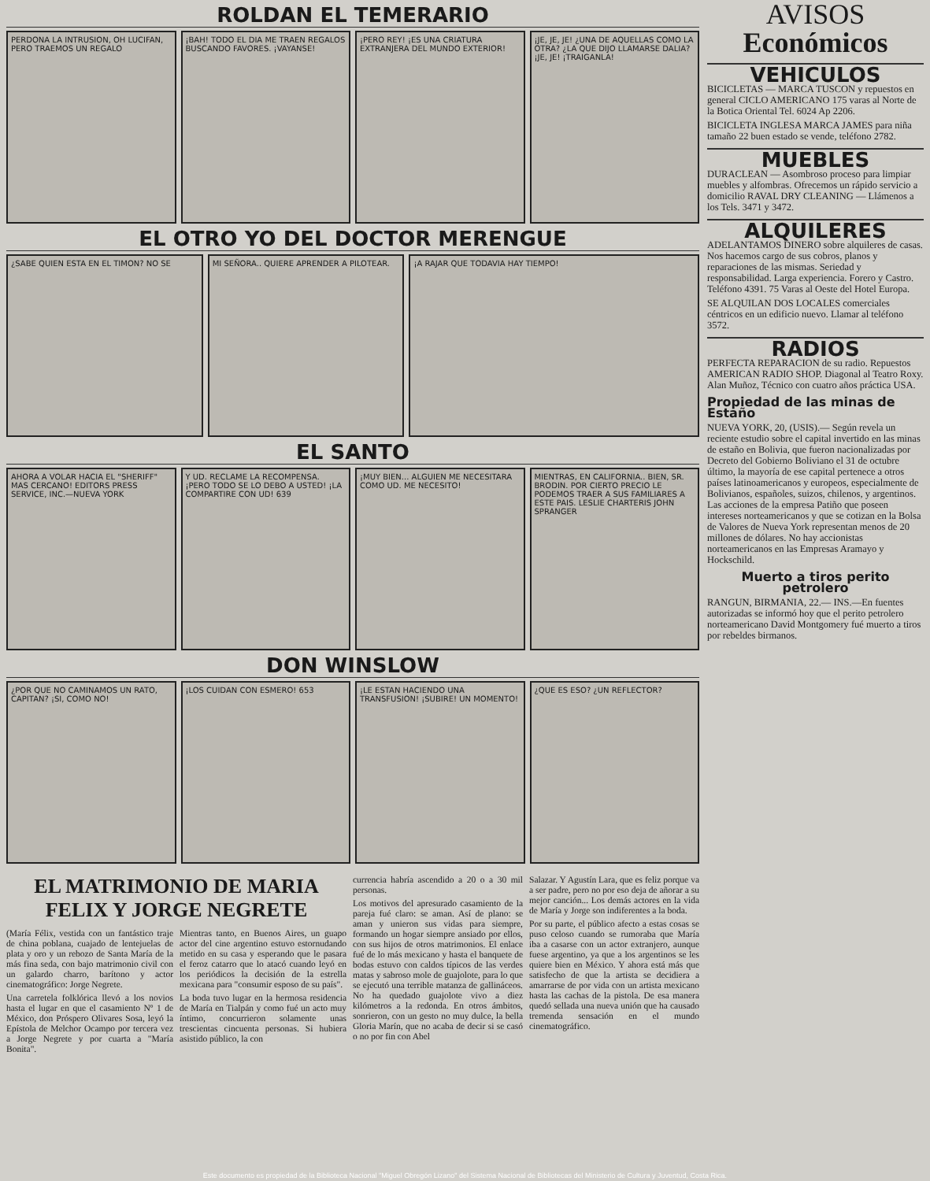ROLDAN EL TEMERARIO
PERDONA LA INTRUSION, OH LUCIFAN, PERO TRAEMOS UN REGALO
¡BAH! TODO EL DIA ME TRAEN REGALOS BUSCANDO FAVORES. ¡VAYANSE!
¡PERO REY! ¡ES UNA CRIATURA EXTRANJERA DEL MUNDO EXTERIOR!
¡JE, JE, JE! ¿UNA DE AQUELLAS COMO LA OTRA? ¿LA QUE DIJO LLAMARSE DALIA? ¡JE, JE! ¡TRAIGANLA!
EL OTRO YO DEL DOCTOR MERENGUE
¿SABE QUIEN ESTA EN EL TIMON? NO SE
MI SEÑORA.. QUIERE APRENDER A PILOTEAR.
¡A RAJAR QUE TODAVIA HAY TIEMPO!
EL SANTO
AHORA A VOLAR HACIA EL "SHERIFF" MAS CERCANO! EDITORS PRESS SERVICE, INC.—NUEVA YORK
Y UD. RECLAME LA RECOMPENSA. ¡PERO TODO SE LO DEBO A USTED! ¡LA COMPARTIRE CON UD! 639
¡MUY BIEN... ALGUIEN ME NECESITARA COMO UD. ME NECESITO!
MIENTRAS, EN CALIFORNIA.. BIEN, SR. BRODIN. POR CIERTO PRECIO LE PODEMOS TRAER A SUS FAMILIARES A ESTE PAIS. LESLIE CHARTERIS JOHN SPRANGER
DON WINSLOW
¿POR QUE NO CAMINAMOS UN RATO, CAPITAN? ¡SI, COMO NO!
¡LOS CUIDAN CON ESMERO! 653 ¡LE ESTAN HACIENDO UNA TRANSFUSION! ¡SUBIRE! UN MOMENTO!
¿QUE ES ESO? ¿UN REFLECTOR?
EL MATRIMONIO DE MARIA FELIX Y JORGE NEGRETE
(María Félix, vestida con un fantástico traje de china poblana, cuajado de lentejuelas de plata y oro y un rebozo de Santa María de la más fina seda, con bajo matrimonio civil con un galardo charro, barítono y actor cinematográfico: Jorge Negrete.
Una carretela folklórica llevó a los novios hasta el lugar en que el casamiento Nº 1 de México, don Próspero Olivares Sosa, leyó la Epístola de Melchor Ocampo por tercera vez a Jorge Negrete y por cuarta a "María Bonita".
Mientras tanto, en Buenos Aires, un guapo actor del cine argentino estuvo estornudando metido en su casa y esperando que le pasara el feroz catarro que lo atacó cuando leyó en los periódicos la decisión de la estrella mexicana para "consumir esposo de su país".
La boda tuvo lugar en la hermosa residencia de María en Tialpán y como fué un acto muy íntimo, concurrieron solamente unas trescientas cincuenta personas. Si hubiera asistido público, la con
currencia habría ascendido a 20 o a 30 mil personas.
Los motivos del apresurado casamiento de la pareja fué claro: se aman. Así de plano: se aman y unieron sus vidas para siempre, formando un hogar siempre ansiado por ellos, con sus hijos de otros matrimonios. El enlace fué de lo más mexicano y hasta el banquete de bodas estuvo con caldos típicos de las verdes matas y sabroso mole de guajolote, para lo que se ejecutó una terrible matanza de gallináceos. No ha quedado guajolote vivo a diez kilómetros a la redonda. En otros ámbitos, sonrieron, con un gesto no muy dulce, la bella Gloria Marín, que no acaba de decir si se casó o no por fin con Abel
Salazar. Y Agustín Lara, que es feliz porque va a ser padre, pero no por eso deja de añorar a su mejor canción... Los demás actores en la vida de María y Jorge son indiferentes a la boda.
Por su parte, el público afecto a estas cosas se puso celoso cuando se rumoraba que María iba a casarse con un actor extranjero, aunque fuese argentino, ya que a los argentinos se les quiere bien en México. Y ahora está más que satisfecho de que la artista se decidiera a amarrarse de por vida con un artista mexicano hasta las cachas de la pistola. De esa manera quedó sellada una nueva unión que ha causado tremenda sensación en el mundo cinematográfico.
AVISOS
Económicos
VEHICULOS
BICICLETAS — MARCA TUSCON y repuestos en general CICLO AMERICANO 175 varas al Norte de la Botica Oriental Tel. 6024 Ap 2206.
BICICLETA INGLESA MARCA JAMES para niña tamaño 22 buen estado se vende, teléfono 2782.
MUEBLES
DURACLEAN — Asombroso proceso para limpiar muebles y alfombras. Ofrecemos un rápido servicio a domicilio RAVAL DRY CLEANING — Llámenos a los Tels. 3471 y 3472.
ALQUILERES
ADELANTAMOS DINERO sobre alquileres de casas. Nos hacemos cargo de sus cobros, planos y reparaciones de las mismas. Seriedad y responsabilidad. Larga experiencia. Forero y Castro. Teléfono 4391. 75 Varas al Oeste del Hotel Europa.
SE ALQUILAN DOS LOCALES comerciales céntricos en un edificio nuevo. Llamar al teléfono 3572.
RADIOS
PERFECTA REPARACION de su radio. Repuestos AMERICAN RADIO SHOP. Diagonal al Teatro Roxy. Alan Muñoz, Técnico con cuatro años práctica USA.
Propiedad de las minas de Estaño
NUEVA YORK, 20, (USIS).— Según revela un reciente estudio sobre el capital invertido en las minas de estaño en Bolivia, que fueron nacionalizadas por Decreto del Gobierno Boliviano el 31 de octubre último, la mayoría de ese capital pertenece a otros países latinoamericanos y europeos, especialmente de Bolivianos, españoles, suizos, chilenos, y argentinos. Las acciones de la empresa Patiño que poseen intereses norteamericanos y que se cotizan en la Bolsa de Valores de Nueva York representan menos de 20 millones de dólares. No hay accionistas norteamericanos en las Empresas Aramayo y Hockschild.
Muerto a tiros perito petrolero
RANGUN, BIRMANIA, 22.— INS.—En fuentes autorizadas se informó hoy que el perito petrolero norteamericano David Montgomery fué muerto a tiros por rebeldes birmanos.
Este documento es propiedad de la Biblioteca Nacional "Miguel Obregón Lizano" del Sistema Nacional de Bibliotecas del Ministerio de Cultura y Juventud, Costa Rica.